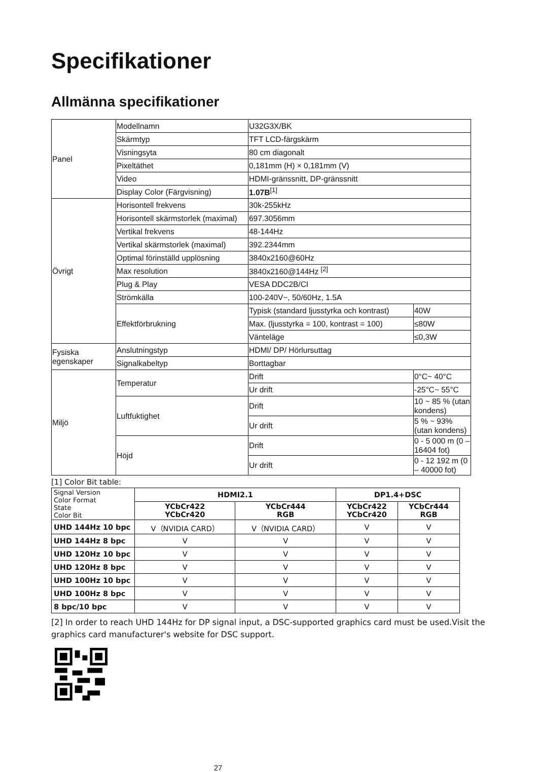Specifikationer
Allmänna specifikationer
| Panel | Modellnamn | U32G3X/BK | |
| | Skärmtyp | TFT LCD-färgskärm | |
| | Visningsyta | 80 cm diagonalt | |
| | Pixeltäthet | 0,181mm (H) × 0,181mm (V) | |
| | Video | HDMI-gränssnitt, DP-gränssnitt | |
| | Display Color (Färgvisning) | 1.07B<sup>[1]</sup> | |
| Övrigt | Horisontell frekvens | 30k-255kHz | |
| | Horisontell skärmstorlek (maximal) | 697.3056mm | |
| | Vertikal frekvens | 48-144Hz | |
| | Vertikal skärmstorlek (maximal) | 392.2344mm | |
| | Optimal förinställd upplösning | 3840x2160@60Hz | |
| | Max resolution | 3840x2160@144Hz <sup>[2]</sup> | |
| | Plug & Play | VESA DDC2B/CI | |
| | Strömkälla | 100-240V~, 50/60Hz, 1.5A | |
| | Effektförbrukning | Typisk (standard ljusstyrka och kontrast) | 40W |
| | | Max. (ljusstyrka = 100, kontrast = 100) | ≤80W |
| | | Vänteläge | ≤0,3W |
| Fysiska egenskaper | Anslutningstyp | HDMI/ DP/ Hörlursuttag | |
| | Signalkabeltyp | Borttagbar | |
| Miljö | Temperatur | Drift | 0°C~ 40°C |
| | | Ur drift | -25°C~ 55°C |
| | Luftfuktighet | Drift | 10 ~ 85 % (utan kondens) |
| | | Ur drift | 5 % ~ 93% (utan kondens) |
| | Höjd | Drift | 0 - 5 000 m (0 – 16404 fot) |
| | | Ur drift | 0 - 12 192 m (0 – 40000 fot) |
[1] Color Bit table:
| Signal Version Color Format State Color Bit | HDMI2.1 | | DP1.4+DSC | |
| --- | --- | --- | --- | --- |
| | YCbCr422 YCbCr420 | YCbCr444 RGB | YCbCr422 YCbCr420 | YCbCr444 RGB |
| UHD 144Hz 10 bpc | V（NVIDIA CARD） | V（NVIDIA CARD） | V | V |
| UHD 144Hz 8 bpc | V | V | V | V |
| UHD 120Hz 10 bpc | V | V | V | V |
| UHD 120Hz 8 bpc | V | V | V | V |
| UHD 100Hz 10 bpc | V | V | V | V |
| UHD 100Hz 8 bpc | V | V | V | V |
| 8 bpc/10 bpc | V | V | V | V |
[2] In order to reach UHD 144Hz for DP signal input, a DSC-supported graphics card must be used.Visit the graphics card manufacturer's website for DSC support.
27